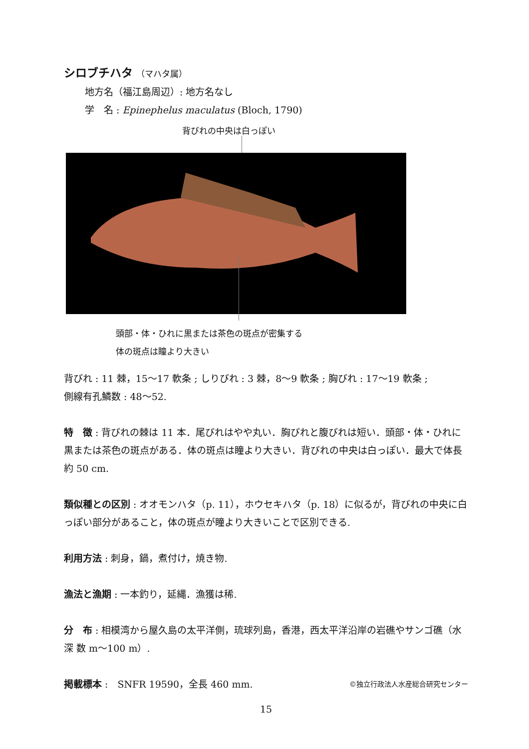シロブチハタ （マハタ属）
地方名（福江島周辺）: 地方名なし
学　名 : Epinephelus maculatus (Bloch, 1790)
背びれの中央は白っぽい
頭部・体・ひれに黒または茶色の斑点が密集する
体の斑点は瞳より大きい
背びれ : 11 棘，15〜17 軟条 ; しりびれ : 3 棘，8〜9 軟条 ; 胸びれ : 17〜19 軟条 ;
側線有孔鱗数 : 48〜52.
特　徴 : 背びれの棘は 11 本．尾びれはやや丸い．胸びれと腹びれは短い．頭部・体・ひれに黒または茶色の斑点がある．体の斑点は瞳より大きい．背びれの中央は白っぽい．最大で体長約 50 cm.
類似種との区別 : オオモンハタ（p. 11），ホウセキハタ（p. 18）に似るが，背びれの中央に白っぽい部分があること，体の斑点が瞳より大きいことで区別できる.
利用方法 : 刺身，鍋，煮付け，焼き物.
漁法と漁期 : 一本釣り，延縄．漁獲は稀.
分　布 : 相模湾から屋久島の太平洋側，琉球列島，香港，西太平洋沿岸の岩礁やサンゴ礁（水深 数 m〜100 m）.
掲載標本 :　SNFR 19590，全長 460 mm. ©独立行政法人水産総合研究センター
15